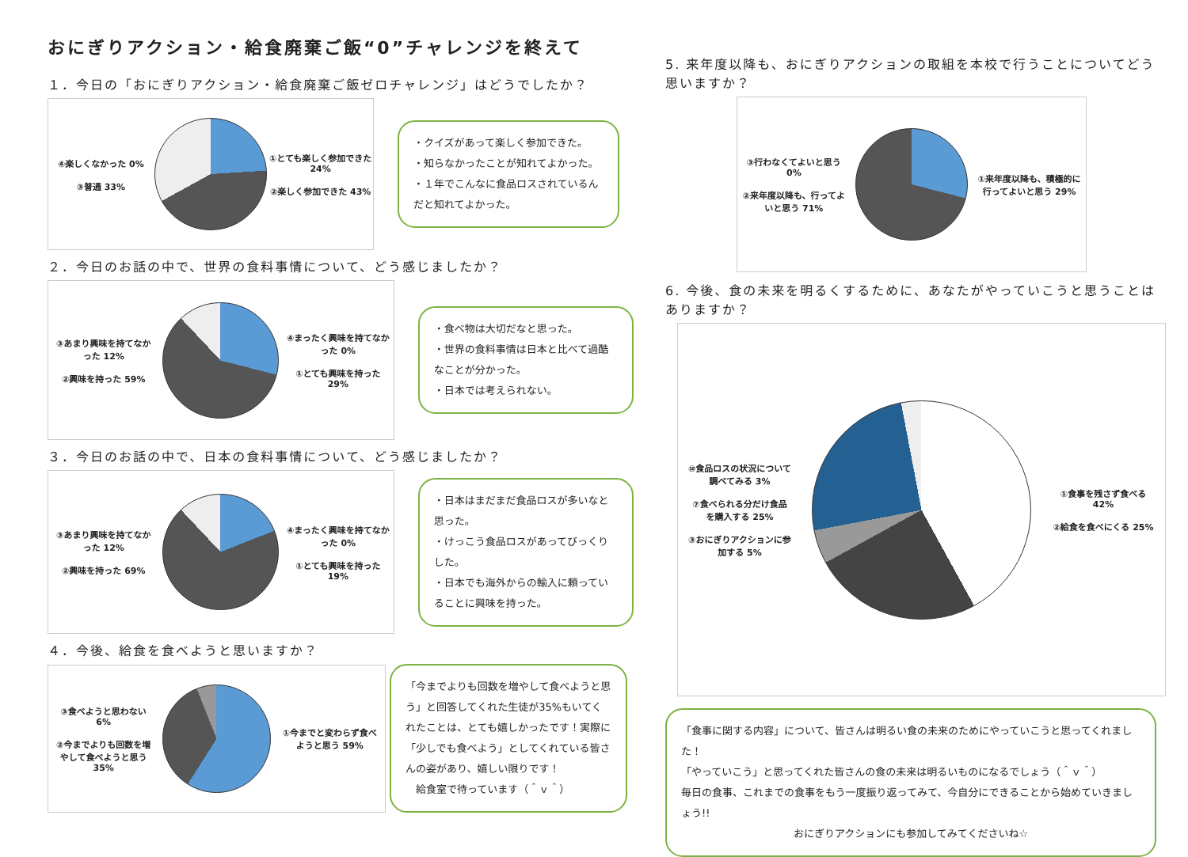おにぎりアクション・給食廃棄ご飯“0”チャレンジを終えて
１．今日の「おにぎりアクション・給食廃棄ご飯ゼロチャレンジ」はどうでしたか？
④楽しくなかった 0%
③普通 33%
①とても楽しく参加できた 24%
②楽しく参加できた 43%
・クイズがあって楽しく参加できた。
・知らなかったことが知れてよかった。
・１年でこんなに食品ロスされているんだと知れてよかった。
２．今日のお話の中で、世界の食料事情について、どう感じましたか？
③あまり興味を持てなかった 12%
②興味を持った 59%
④まったく興味を持てなかった 0%
①とても興味を持った 29%
・食べ物は大切だなと思った。
・世界の食料事情は日本と比べて過酷なことが分かった。
・日本では考えられない。
３．今日のお話の中で、日本の食料事情について、どう感じましたか？
③あまり興味を持てなかった 12%
②興味を持った 69%
④まったく興味を持てなかった 0%
①とても興味を持った 19%
・日本はまだまだ食品ロスが多いなと思った。
・けっこう食品ロスがあってびっくりした。
・日本でも海外からの輸入に頼っていることに興味を持った。
４．今後、給食を食べようと思いますか？
③食べようと思わない 6%
②今までよりも回数を増やして食べようと思う 35%
①今までと変わらず食べようと思う 59%
「今までよりも回数を増やして食べようと思う」と回答してくれた生徒が35%もいてくれたことは、とても嬉しかったです！実際に「少しでも食べよう」としてくれている皆さんの姿があり、嬉しい限りです！
　給食室で待っています（＾ｖ＾）
5. 来年度以降も、おにぎりアクションの取組を本校で行うことについてどう思いますか？
③行わなくてよいと思う 0%
②来年度以降も、行ってよいと思う 71%
①来年度以降も、積極的に行ってよいと思う 29%
6. 今後、食の未来を明るくするために、あなたがやっていこうと思うことはありますか？
⑩食品ロスの状況について調べてみる 3%
⑦食べられる分だけ食品を購入する 25%
③おにぎりアクションに参加する 5%
①食事を残さず食べる 42%
②給食を食べにくる 25%
「食事に関する内容」について、皆さんは明るい食の未来のためにやっていこうと思ってくれました！
「やっていこう」と思ってくれた皆さんの食の未来は明るいものになるでしょう（＾ｖ＾）
毎日の食事、これまでの食事をもう一度振り返ってみて、今自分にできることから始めていきましょう!!
おにぎりアクションにも参加してみてくださいね☆